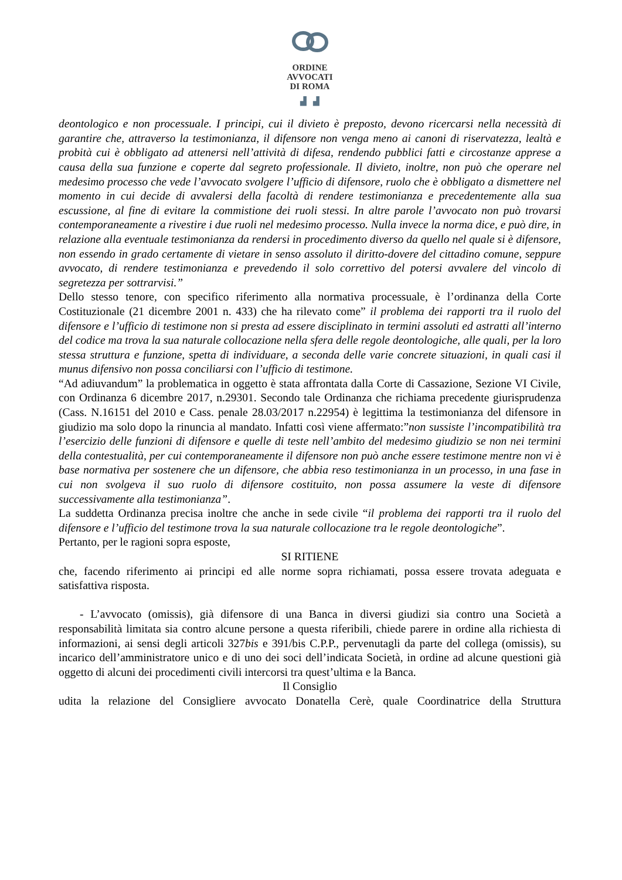ORDINE
AVVOCATI
DI ROMA
▟ ▟
deontologico e non processuale. I principi, cui il divieto è preposto, devono ricercarsi nella necessità di garantire che, attraverso la testimonianza, il difensore non venga meno ai canoni di riservatezza, lealtà e probità cui è obbligato ad attenersi nell’attività di difesa, rendendo pubblici fatti e circostanze apprese a causa della sua funzione e coperte dal segreto professionale. Il divieto, inoltre, non può che operare nel medesimo processo che vede l’avvocato svolgere l’ufficio di difensore, ruolo che è obbligato a dismettere nel momento in cui decide di avvalersi della facoltà di rendere testimonianza e precedentemente alla sua escussione, al fine di evitare la commistione dei ruoli stessi. In altre parole l’avvocato non può trovarsi contemporaneamente a rivestire i due ruoli nel medesimo processo. Nulla invece la norma dice, e può dire, in relazione alla eventuale testimonianza da rendersi in procedimento diverso da quello nel quale si è difensore, non essendo in grado certamente di vietare in senso assoluto il diritto-dovere del cittadino comune, seppure avvocato, di rendere testimonianza e prevedendo il solo correttivo del potersi avvalere del vincolo di segretezza per sottrarvisi.”
Dello stesso tenore, con specifico riferimento alla normativa processuale, è l’ordinanza della Corte Costituzionale (21 dicembre 2001 n. 433) che ha rilevato come” il problema dei rapporti tra il ruolo del difensore e l’ufficio di testimone non si presta ad essere disciplinato in termini assoluti ed astratti all’interno del codice ma trova la sua naturale collocazione nella sfera delle regole deontologiche, alle quali, per la loro stessa struttura e funzione, spetta di individuare, a seconda delle varie concrete situazioni, in quali casi il munus difensivo non possa conciliarsi con l’ufficio di testimone.
“Ad adiuvandum” la problematica in oggetto è stata affrontata dalla Corte di Cassazione, Sezione VI Civile, con Ordinanza 6 dicembre 2017, n.29301. Secondo tale Ordinanza che richiama precedente giurisprudenza (Cass. N.16151 del 2010 e Cass. penale 28.03/2017 n.22954) è legittima la testimonianza del difensore in giudizio ma solo dopo la rinuncia al mandato. Infatti così viene affermato:”non sussiste l’incompatibilità tra l’esercizio delle funzioni di difensore e quelle di teste nell’ambito del medesimo giudizio se non nei termini della contestualità, per cui contemporaneamente il difensore non può anche essere testimone mentre non vi è base normativa per sostenere che un difensore, che abbia reso testimonianza in un processo, in una fase in cui non svolgeva il suo ruolo di difensore costituito, non possa assumere la veste di difensore successivamente alla testimonianza”.
La suddetta Ordinanza precisa inoltre che anche in sede civile “il problema dei rapporti tra il ruolo del difensore e l’ufficio del testimone trova la sua naturale collocazione tra le regole deontologiche”.
Pertanto, per le ragioni sopra esposte,
SI RITIENE
che, facendo riferimento ai principi ed alle norme sopra richiamati, possa essere trovata adeguata e satisfattiva risposta.
- L’avvocato (omissis), già difensore di una Banca in diversi giudizi sia contro una Società a responsabilità limitata sia contro alcune persone a questa riferibili, chiede parere in ordine alla richiesta di informazioni, ai sensi degli articoli 327bis e 391/bis C.P.P., pervenutagli da parte del collega (omissis), su incarico dell’amministratore unico e di uno dei soci dell’indicata Società, in ordine ad alcune questioni già oggetto di alcuni dei procedimenti civili intercorsi tra quest’ultima e la Banca.
Il Consiglio
udita la relazione del Consigliere avvocato Donatella Cerè, quale Coordinatrice della Struttura